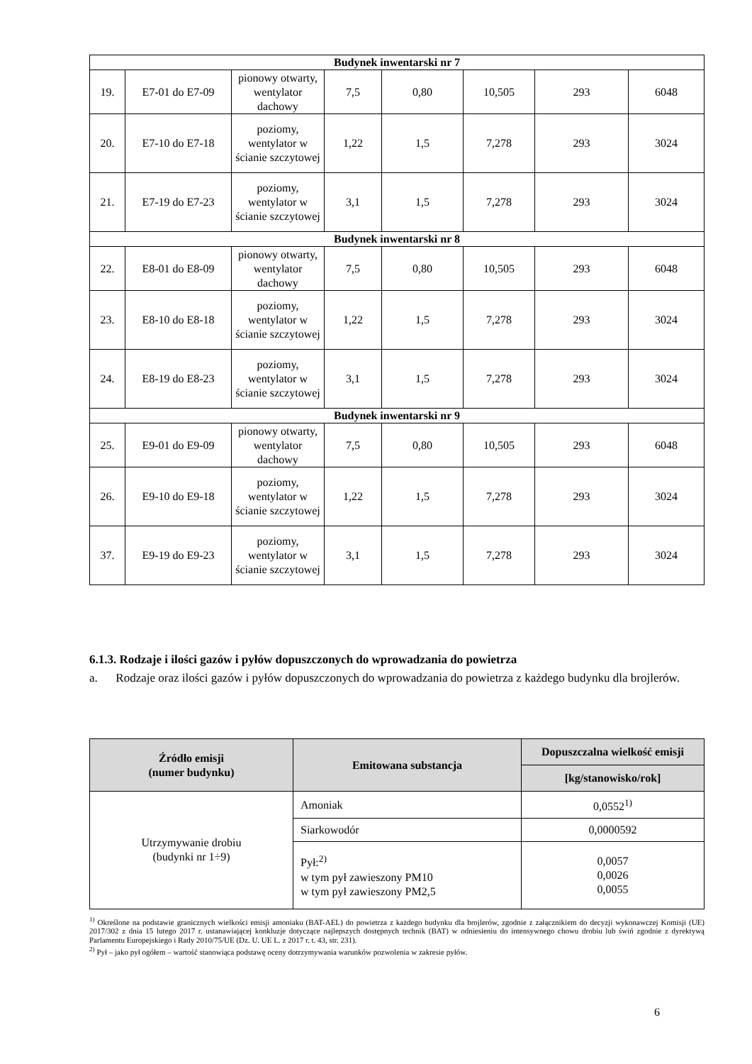| Budynek inwentarski nr 7 | | | | | | | |
| 19. | E7-01 do E7-09 | pionowy otwarty, wentylator dachowy | 7,5 | 0,80 | 10,505 | 293 | 6048 |
| 20. | E7-10 do E7-18 | poziomy, wentylator w ścianie szczytowej | 1,22 | 1,5 | 7,278 | 293 | 3024 |
| 21. | E7-19 do E7-23 | poziomy, wentylator w ścianie szczytowej | 3,1 | 1,5 | 7,278 | 293 | 3024 |
| Budynek inwentarski nr 8 | | | | | | | |
| 22. | E8-01 do E8-09 | pionowy otwarty, wentylator dachowy | 7,5 | 0,80 | 10,505 | 293 | 6048 |
| 23. | E8-10 do E8-18 | poziomy, wentylator w ścianie szczytowej | 1,22 | 1,5 | 7,278 | 293 | 3024 |
| 24. | E8-19 do E8-23 | poziomy, wentylator w ścianie szczytowej | 3,1 | 1,5 | 7,278 | 293 | 3024 |
| Budynek inwentarski nr 9 | | | | | | | |
| 25. | E9-01 do E9-09 | pionowy otwarty, wentylator dachowy | 7,5 | 0,80 | 10,505 | 293 | 6048 |
| 26. | E9-10 do E9-18 | poziomy, wentylator w ścianie szczytowej | 1,22 | 1,5 | 7,278 | 293 | 3024 |
| 37. | E9-19 do E9-23 | poziomy, wentylator w ścianie szczytowej | 3,1 | 1,5 | 7,278 | 293 | 3024 |
6.1.3. Rodzaje i ilości gazów i pyłów dopuszczonych do wprowadzania do powietrza
a. Rodzaje oraz ilości gazów i pyłów dopuszczonych do wprowadzania do powietrza z każdego budynku dla brojlerów.
| Źródło emisji (numer budynku) | Emitowana substancja | Dopuszczalna wielkość emisji |
| --- | --- | --- |
| | | [kg/stanowisko/rok] |
| Utrzymywanie drobiu (budynki nr 1÷9) | Amoniak | 0,0552<sup>1)</sup> |
| | Siarkowodór | 0,0000592 |
| | Pył:<sup>2)</sup> w tym pył zawieszony PM10 w tym pył zawieszony PM2,5 | 0,0057 0,0026 0,0055 |
<sup>1)</sup> Określone na podstawie granicznych wielkości emisji amoniaku (BAT-AEL) do powietrza z każdego budynku dla brojlerów, zgodnie z załącznikiem do decyzji wykonawczej Komisji (UE) 2017/302 z dnia 15 lutego 2017 r. ustanawiającej konkluzje dotyczące najlepszych dostępnych technik (BAT) w odniesieniu do intensywnego chowu drobiu lub świń zgodnie z dyrektywą Parlamentu Europejskiego i Rady 2010/75/UE (Dz. U. UE L. z 2017 r. t. 43, str. 231).
<sup>2)</sup> Pył – jako pył ogółem – wartość stanowiąca podstawę oceny dotrzymywania warunków pozwolenia w zakresie pyłów.
6